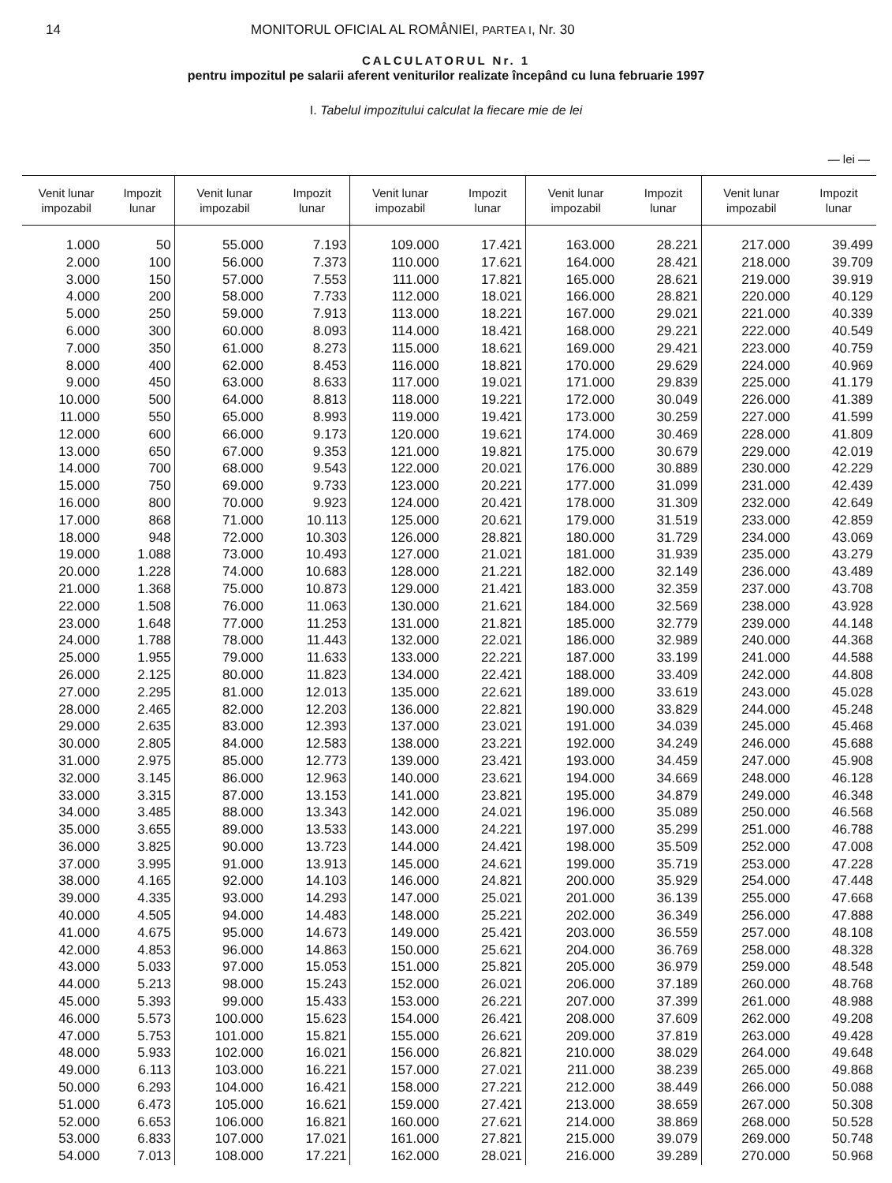14 MONITORUL OFICIAL AL ROMÂNIEI, PARTEA I, Nr. 30
CALCULATORUL Nr. 1
pentru impozitul pe salarii aferent veniturilor realizate începând cu luna februarie 1997
I. Tabelul impozitului calculat la fiecare mie de lei
— lei —
| Venit lunar impozabil | Impozit lunar | Venit lunar impozabil | Impozit lunar | Venit lunar impozabil | Impozit lunar | Venit lunar impozabil | Impozit lunar | Venit lunar impozabil | Impozit lunar |
| --- | --- | --- | --- | --- | --- | --- | --- | --- | --- |
| 1.000 | 50 | 55.000 | 7.193 | 109.000 | 17.421 | 163.000 | 28.221 | 217.000 | 39.499 |
| 2.000 | 100 | 56.000 | 7.373 | 110.000 | 17.621 | 164.000 | 28.421 | 218.000 | 39.709 |
| 3.000 | 150 | 57.000 | 7.553 | 111.000 | 17.821 | 165.000 | 28.621 | 219.000 | 39.919 |
| 4.000 | 200 | 58.000 | 7.733 | 112.000 | 18.021 | 166.000 | 28.821 | 220.000 | 40.129 |
| 5.000 | 250 | 59.000 | 7.913 | 113.000 | 18.221 | 167.000 | 29.021 | 221.000 | 40.339 |
| 6.000 | 300 | 60.000 | 8.093 | 114.000 | 18.421 | 168.000 | 29.221 | 222.000 | 40.549 |
| 7.000 | 350 | 61.000 | 8.273 | 115.000 | 18.621 | 169.000 | 29.421 | 223.000 | 40.759 |
| 8.000 | 400 | 62.000 | 8.453 | 116.000 | 18.821 | 170.000 | 29.629 | 224.000 | 40.969 |
| 9.000 | 450 | 63.000 | 8.633 | 117.000 | 19.021 | 171.000 | 29.839 | 225.000 | 41.179 |
| 10.000 | 500 | 64.000 | 8.813 | 118.000 | 19.221 | 172.000 | 30.049 | 226.000 | 41.389 |
| 11.000 | 550 | 65.000 | 8.993 | 119.000 | 19.421 | 173.000 | 30.259 | 227.000 | 41.599 |
| 12.000 | 600 | 66.000 | 9.173 | 120.000 | 19.621 | 174.000 | 30.469 | 228.000 | 41.809 |
| 13.000 | 650 | 67.000 | 9.353 | 121.000 | 19.821 | 175.000 | 30.679 | 229.000 | 42.019 |
| 14.000 | 700 | 68.000 | 9.543 | 122.000 | 20.021 | 176.000 | 30.889 | 230.000 | 42.229 |
| 15.000 | 750 | 69.000 | 9.733 | 123.000 | 20.221 | 177.000 | 31.099 | 231.000 | 42.439 |
| 16.000 | 800 | 70.000 | 9.923 | 124.000 | 20.421 | 178.000 | 31.309 | 232.000 | 42.649 |
| 17.000 | 868 | 71.000 | 10.113 | 125.000 | 20.621 | 179.000 | 31.519 | 233.000 | 42.859 |
| 18.000 | 948 | 72.000 | 10.303 | 126.000 | 28.821 | 180.000 | 31.729 | 234.000 | 43.069 |
| 19.000 | 1.088 | 73.000 | 10.493 | 127.000 | 21.021 | 181.000 | 31.939 | 235.000 | 43.279 |
| 20.000 | 1.228 | 74.000 | 10.683 | 128.000 | 21.221 | 182.000 | 32.149 | 236.000 | 43.489 |
| 21.000 | 1.368 | 75.000 | 10.873 | 129.000 | 21.421 | 183.000 | 32.359 | 237.000 | 43.708 |
| 22.000 | 1.508 | 76.000 | 11.063 | 130.000 | 21.621 | 184.000 | 32.569 | 238.000 | 43.928 |
| 23.000 | 1.648 | 77.000 | 11.253 | 131.000 | 21.821 | 185.000 | 32.779 | 239.000 | 44.148 |
| 24.000 | 1.788 | 78.000 | 11.443 | 132.000 | 22.021 | 186.000 | 32.989 | 240.000 | 44.368 |
| 25.000 | 1.955 | 79.000 | 11.633 | 133.000 | 22.221 | 187.000 | 33.199 | 241.000 | 44.588 |
| 26.000 | 2.125 | 80.000 | 11.823 | 134.000 | 22.421 | 188.000 | 33.409 | 242.000 | 44.808 |
| 27.000 | 2.295 | 81.000 | 12.013 | 135.000 | 22.621 | 189.000 | 33.619 | 243.000 | 45.028 |
| 28.000 | 2.465 | 82.000 | 12.203 | 136.000 | 22.821 | 190.000 | 33.829 | 244.000 | 45.248 |
| 29.000 | 2.635 | 83.000 | 12.393 | 137.000 | 23.021 | 191.000 | 34.039 | 245.000 | 45.468 |
| 30.000 | 2.805 | 84.000 | 12.583 | 138.000 | 23.221 | 192.000 | 34.249 | 246.000 | 45.688 |
| 31.000 | 2.975 | 85.000 | 12.773 | 139.000 | 23.421 | 193.000 | 34.459 | 247.000 | 45.908 |
| 32.000 | 3.145 | 86.000 | 12.963 | 140.000 | 23.621 | 194.000 | 34.669 | 248.000 | 46.128 |
| 33.000 | 3.315 | 87.000 | 13.153 | 141.000 | 23.821 | 195.000 | 34.879 | 249.000 | 46.348 |
| 34.000 | 3.485 | 88.000 | 13.343 | 142.000 | 24.021 | 196.000 | 35.089 | 250.000 | 46.568 |
| 35.000 | 3.655 | 89.000 | 13.533 | 143.000 | 24.221 | 197.000 | 35.299 | 251.000 | 46.788 |
| 36.000 | 3.825 | 90.000 | 13.723 | 144.000 | 24.421 | 198.000 | 35.509 | 252.000 | 47.008 |
| 37.000 | 3.995 | 91.000 | 13.913 | 145.000 | 24.621 | 199.000 | 35.719 | 253.000 | 47.228 |
| 38.000 | 4.165 | 92.000 | 14.103 | 146.000 | 24.821 | 200.000 | 35.929 | 254.000 | 47.448 |
| 39.000 | 4.335 | 93.000 | 14.293 | 147.000 | 25.021 | 201.000 | 36.139 | 255.000 | 47.668 |
| 40.000 | 4.505 | 94.000 | 14.483 | 148.000 | 25.221 | 202.000 | 36.349 | 256.000 | 47.888 |
| 41.000 | 4.675 | 95.000 | 14.673 | 149.000 | 25.421 | 203.000 | 36.559 | 257.000 | 48.108 |
| 42.000 | 4.853 | 96.000 | 14.863 | 150.000 | 25.621 | 204.000 | 36.769 | 258.000 | 48.328 |
| 43.000 | 5.033 | 97.000 | 15.053 | 151.000 | 25.821 | 205.000 | 36.979 | 259.000 | 48.548 |
| 44.000 | 5.213 | 98.000 | 15.243 | 152.000 | 26.021 | 206.000 | 37.189 | 260.000 | 48.768 |
| 45.000 | 5.393 | 99.000 | 15.433 | 153.000 | 26.221 | 207.000 | 37.399 | 261.000 | 48.988 |
| 46.000 | 5.573 | 100.000 | 15.623 | 154.000 | 26.421 | 208.000 | 37.609 | 262.000 | 49.208 |
| 47.000 | 5.753 | 101.000 | 15.821 | 155.000 | 26.621 | 209.000 | 37.819 | 263.000 | 49.428 |
| 48.000 | 5.933 | 102.000 | 16.021 | 156.000 | 26.821 | 210.000 | 38.029 | 264.000 | 49.648 |
| 49.000 | 6.113 | 103.000 | 16.221 | 157.000 | 27.021 | 211.000 | 38.239 | 265.000 | 49.868 |
| 50.000 | 6.293 | 104.000 | 16.421 | 158.000 | 27.221 | 212.000 | 38.449 | 266.000 | 50.088 |
| 51.000 | 6.473 | 105.000 | 16.621 | 159.000 | 27.421 | 213.000 | 38.659 | 267.000 | 50.308 |
| 52.000 | 6.653 | 106.000 | 16.821 | 160.000 | 27.621 | 214.000 | 38.869 | 268.000 | 50.528 |
| 53.000 | 6.833 | 107.000 | 17.021 | 161.000 | 27.821 | 215.000 | 39.079 | 269.000 | 50.748 |
| 54.000 | 7.013 | 108.000 | 17.221 | 162.000 | 28.021 | 216.000 | 39.289 | 270.000 | 50.968 |